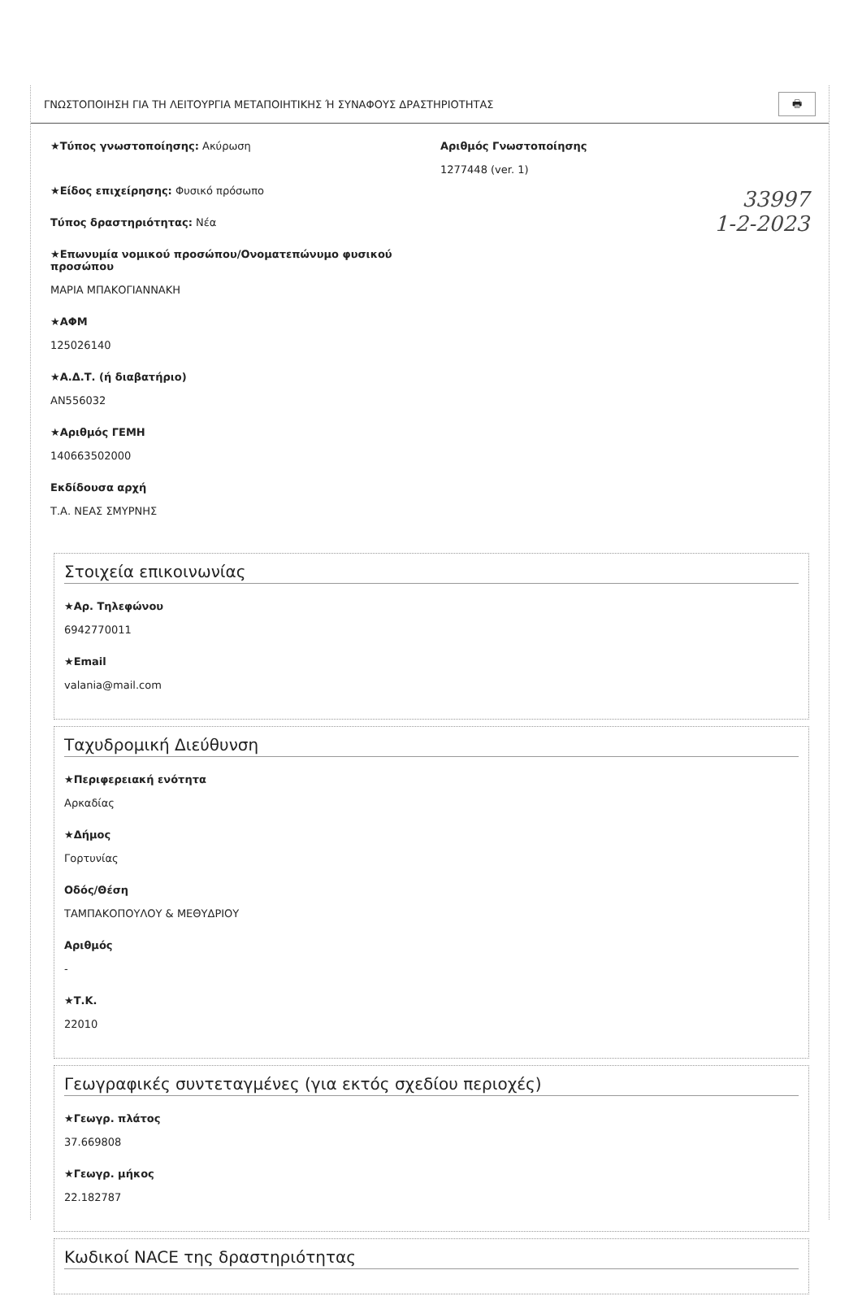ΓΝΩΣΤΟΠΟΙΗΣΗ ΓΙΑ ΤΗ ΛΕΙΤΟΥΡΓΙΑ ΜΕΤΑΠΟΙΗΤΙΚΗΣ Ή ΣΥΝΑΦΟΥΣ ΔΡΑΣΤΗΡΙΟΤΗΤΑΣ 🖶
★Τύπος γνωστοποίησης: Ακύρωση
★Είδος επιχείρησης: Φυσικό πρόσωπο
Τύπος δραστηριότητας: Νέα
★Επωνυμία νομικού προσώπου/Ονοματεπώνυμο φυσικού προσώπου
ΜΑΡΙΑ ΜΠΑΚΟΓΙΑΝΝΑΚΗ
★ΑΦΜ
125026140
★Α.Δ.Τ. (ή διαβατήριο)
ΑΝ556032
★Αριθμός ΓΕΜΗ
140663502000
Εκδίδουσα αρχή
Τ.Α. ΝΕΑΣ ΣΜΥΡΝΗΣ
Αριθμός Γνωστοποίησης
1277448 (ver. 1)
33997
1-2-2023
Στοιχεία επικοινωνίας
★Αρ. Τηλεφώνου
6942770011
★Email
valania@mail.com
Ταχυδρομική Διεύθυνση
★Περιφερειακή ενότητα
Αρκαδίας
★Δήμος
Γορτυνίας
Οδός/Θέση
ΤΑΜΠΑΚΟΠΟΥΛΟΥ & ΜΕΘΥΔΡΙΟΥ
Αριθμός
-
★Τ.Κ.
22010
Γεωγραφικές συντεταγμένες (για εκτός σχεδίου περιοχές)
★Γεωγρ. πλάτος
37.669808
★Γεωγρ. μήκος
22.182787
Κωδικοί NACE της δραστηριότητας